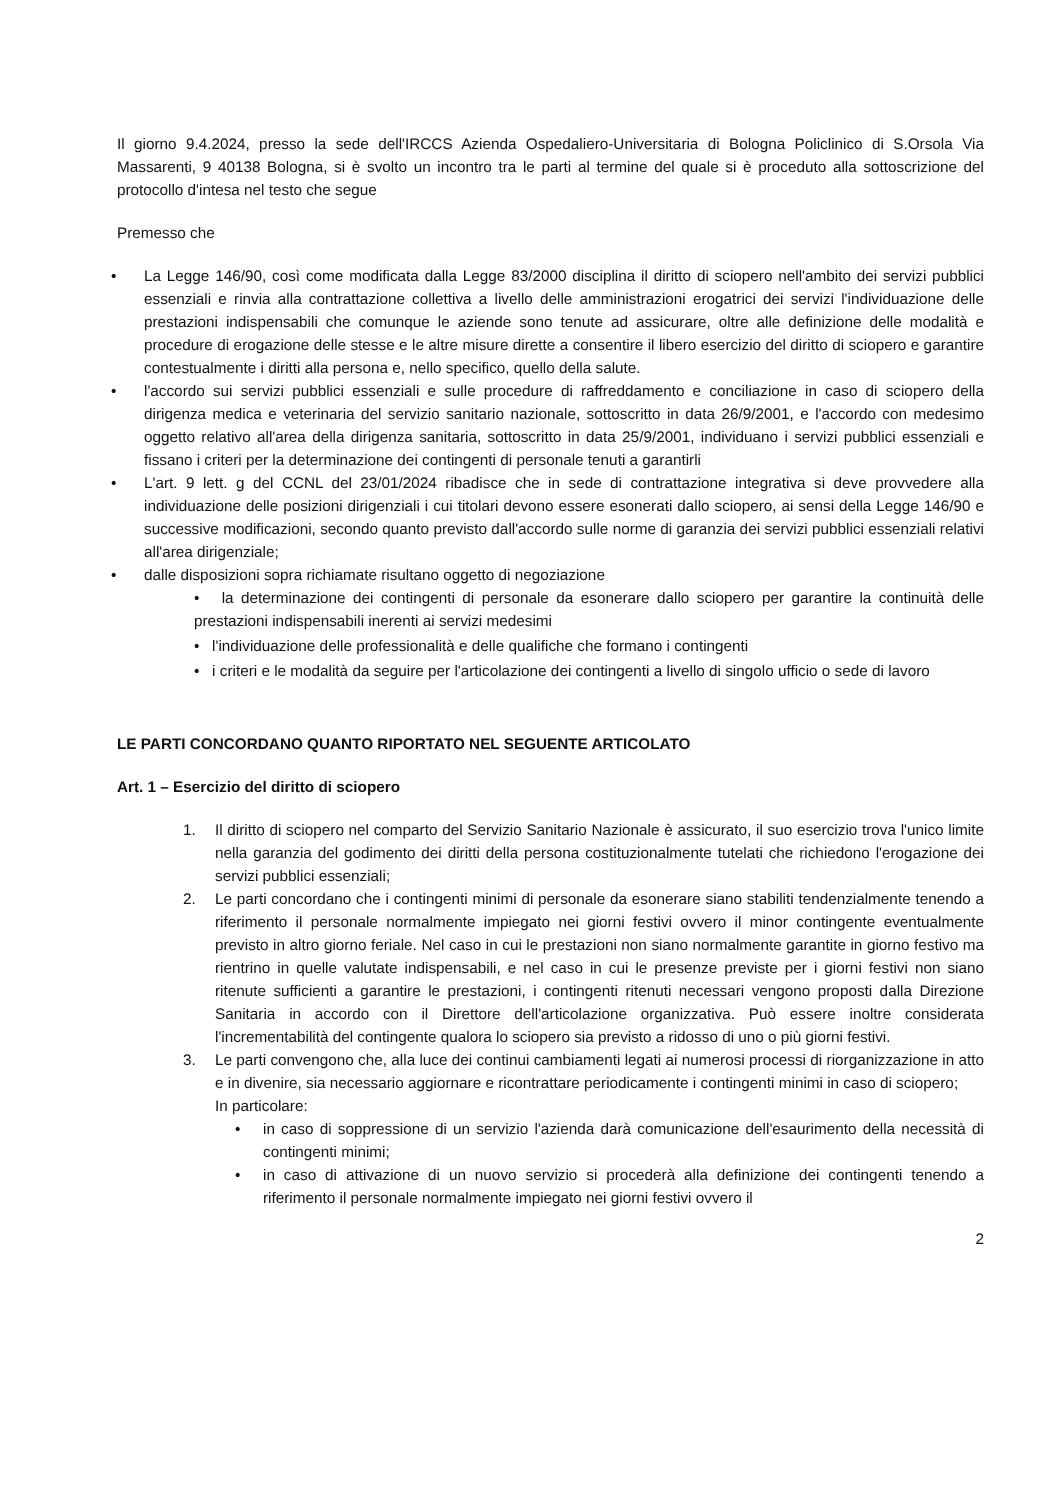Il giorno 9.4.2024, presso la sede dell'IRCCS Azienda Ospedaliero-Universitaria di Bologna Policlinico di S.Orsola Via Massarenti, 9 40138 Bologna, si è svolto un incontro tra le parti al termine del quale si è proceduto alla sottoscrizione del protocollo d'intesa nel testo che segue
Premesso che
• La Legge 146/90, così come modificata dalla Legge 83/2000 disciplina il diritto di sciopero nell'ambito dei servizi pubblici essenziali e rinvia alla contrattazione collettiva a livello delle amministrazioni erogatrici dei servizi l'individuazione delle prestazioni indispensabili che comunque le aziende sono tenute ad assicurare, oltre alle definizione delle modalità e procedure di erogazione delle stesse e le altre misure dirette a consentire il libero esercizio del diritto di sciopero e garantire contestualmente i diritti alla persona e, nello specifico, quello della salute.
• l'accordo sui servizi pubblici essenziali e sulle procedure di raffreddamento e conciliazione in caso di sciopero della dirigenza medica e veterinaria del servizio sanitario nazionale, sottoscritto in data 26/9/2001, e l'accordo con medesimo oggetto relativo all'area della dirigenza sanitaria, sottoscritto in data 25/9/2001, individuano i servizi pubblici essenziali e fissano i criteri per la determinazione dei contingenti di personale tenuti a garantirli
• L'art. 9 lett. g del CCNL del 23/01/2024 ribadisce che in sede di contrattazione integrativa si deve provvedere alla individuazione delle posizioni dirigenziali i cui titolari devono essere esonerati dallo sciopero, ai sensi della Legge 146/90 e successive modificazioni, secondo quanto previsto dall'accordo sulle norme di garanzia dei servizi pubblici essenziali relativi all'area dirigenziale;
• dalle disposizioni sopra richiamate risultano oggetto di negoziazione
• la determinazione dei contingenti di personale da esonerare dallo sciopero per garantire la continuità delle prestazioni indispensabili inerenti ai servizi medesimi
• l'individuazione delle professionalità e delle qualifiche che formano i contingenti
• i criteri e le modalità da seguire per l'articolazione dei contingenti a livello di singolo ufficio o sede di lavoro
LE PARTI CONCORDANO QUANTO RIPORTATO NEL SEGUENTE ARTICOLATO
Art. 1 – Esercizio del diritto di sciopero
1. Il diritto di sciopero nel comparto del Servizio Sanitario Nazionale è assicurato, il suo esercizio trova l'unico limite nella garanzia del godimento dei diritti della persona costituzionalmente tutelati che richiedono l'erogazione dei servizi pubblici essenziali;
2. Le parti concordano che i contingenti minimi di personale da esonerare siano stabiliti tendenzialmente tenendo a riferimento il personale normalmente impiegato nei giorni festivi ovvero il minor contingente eventualmente previsto in altro giorno feriale. Nel caso in cui le prestazioni non siano normalmente garantite in giorno festivo ma rientrino in quelle valutate indispensabili, e nel caso in cui le presenze previste per i giorni festivi non siano ritenute sufficienti a garantire le prestazioni, i contingenti ritenuti necessari vengono proposti dalla Direzione Sanitaria in accordo con il Direttore dell'articolazione organizzativa. Può essere inoltre considerata l'incrementabilità del contingente qualora lo sciopero sia previsto a ridosso di uno o più giorni festivi.
3. Le parti convengono che, alla luce dei continui cambiamenti legati ai numerosi processi di riorganizzazione in atto e in divenire, sia necessario aggiornare e ricontrattare periodicamente i contingenti minimi in caso di sciopero;
In particolare:
• in caso di soppressione di un servizio l'azienda darà comunicazione dell'esaurimento della necessità di contingenti minimi;
• in caso di attivazione di un nuovo servizio si procederà alla definizione dei contingenti tenendo a riferimento il personale normalmente impiegato nei giorni festivi ovvero il
2